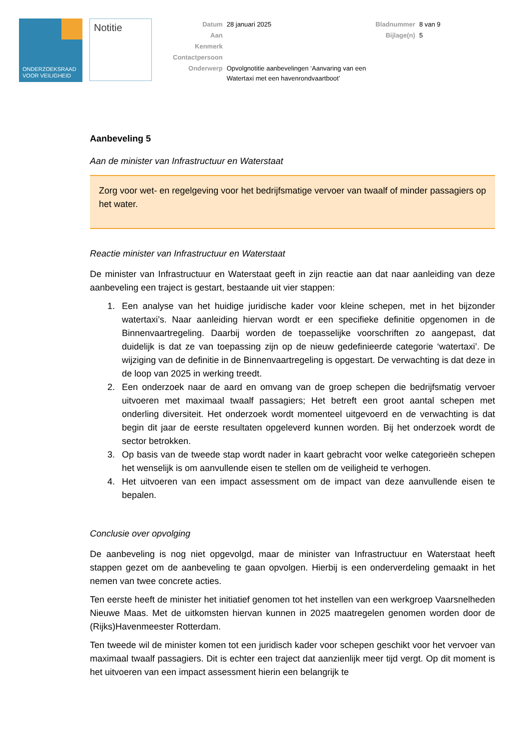ONDERZOEKSRAAD
VOOR VEILIGHEID
Notitie
| Datum | 28 januari 2025 | Bladnummer | 8 van 9 |
| Aan | | Bijlage(n) | 5 |
| Kenmerk | | | |
| Contactpersoon | | | |
| Onderwerp | Opvolgnotitie aanbevelingen ‘Aanvaring van een Watertaxi met een havenrondvaartboot’ | | |
Aanbeveling 5
Aan de minister van Infrastructuur en Waterstaat
Zorg voor wet- en regelgeving voor het bedrijfsmatige vervoer van twaalf of minder passagiers op het water.
Reactie minister van Infrastructuur en Waterstaat
De minister van Infrastructuur en Waterstaat geeft in zijn reactie aan dat naar aanleiding van deze aanbeveling een traject is gestart, bestaande uit vier stappen:
1. Een analyse van het huidige juridische kader voor kleine schepen, met in het bijzonder watertaxi’s. Naar aanleiding hiervan wordt er een specifieke definitie opgenomen in de Binnenvaartregeling. Daarbij worden de toepasselijke voorschriften zo aangepast, dat duidelijk is dat ze van toepassing zijn op de nieuw gedefinieerde categorie ‘watertaxi’. De wijziging van de definitie in de Binnenvaartregeling is opgestart. De verwachting is dat deze in de loop van 2025 in werking treedt.
2. Een onderzoek naar de aard en omvang van de groep schepen die bedrijfsmatig vervoer uitvoeren met maximaal twaalf passagiers; Het betreft een groot aantal schepen met onderling diversiteit. Het onderzoek wordt momenteel uitgevoerd en de verwachting is dat begin dit jaar de eerste resultaten opgeleverd kunnen worden. Bij het onderzoek wordt de sector betrokken.
3. Op basis van de tweede stap wordt nader in kaart gebracht voor welke categorieën schepen het wenselijk is om aanvullende eisen te stellen om de veiligheid te verhogen.
4. Het uitvoeren van een impact assessment om de impact van deze aanvullende eisen te bepalen.
Conclusie over opvolging
De aanbeveling is nog niet opgevolgd, maar de minister van Infrastructuur en Waterstaat heeft stappen gezet om de aanbeveling te gaan opvolgen. Hierbij is een onderverdeling gemaakt in het nemen van twee concrete acties.
Ten eerste heeft de minister het initiatief genomen tot het instellen van een werkgroep Vaarsnelheden Nieuwe Maas. Met de uitkomsten hiervan kunnen in 2025 maatregelen genomen worden door de (Rijks)Havenmeester Rotterdam.
Ten tweede wil de minister komen tot een juridisch kader voor schepen geschikt voor het vervoer van maximaal twaalf passagiers. Dit is echter een traject dat aanzienlijk meer tijd vergt. Op dit moment is het uitvoeren van een impact assessment hierin een belangrijk te